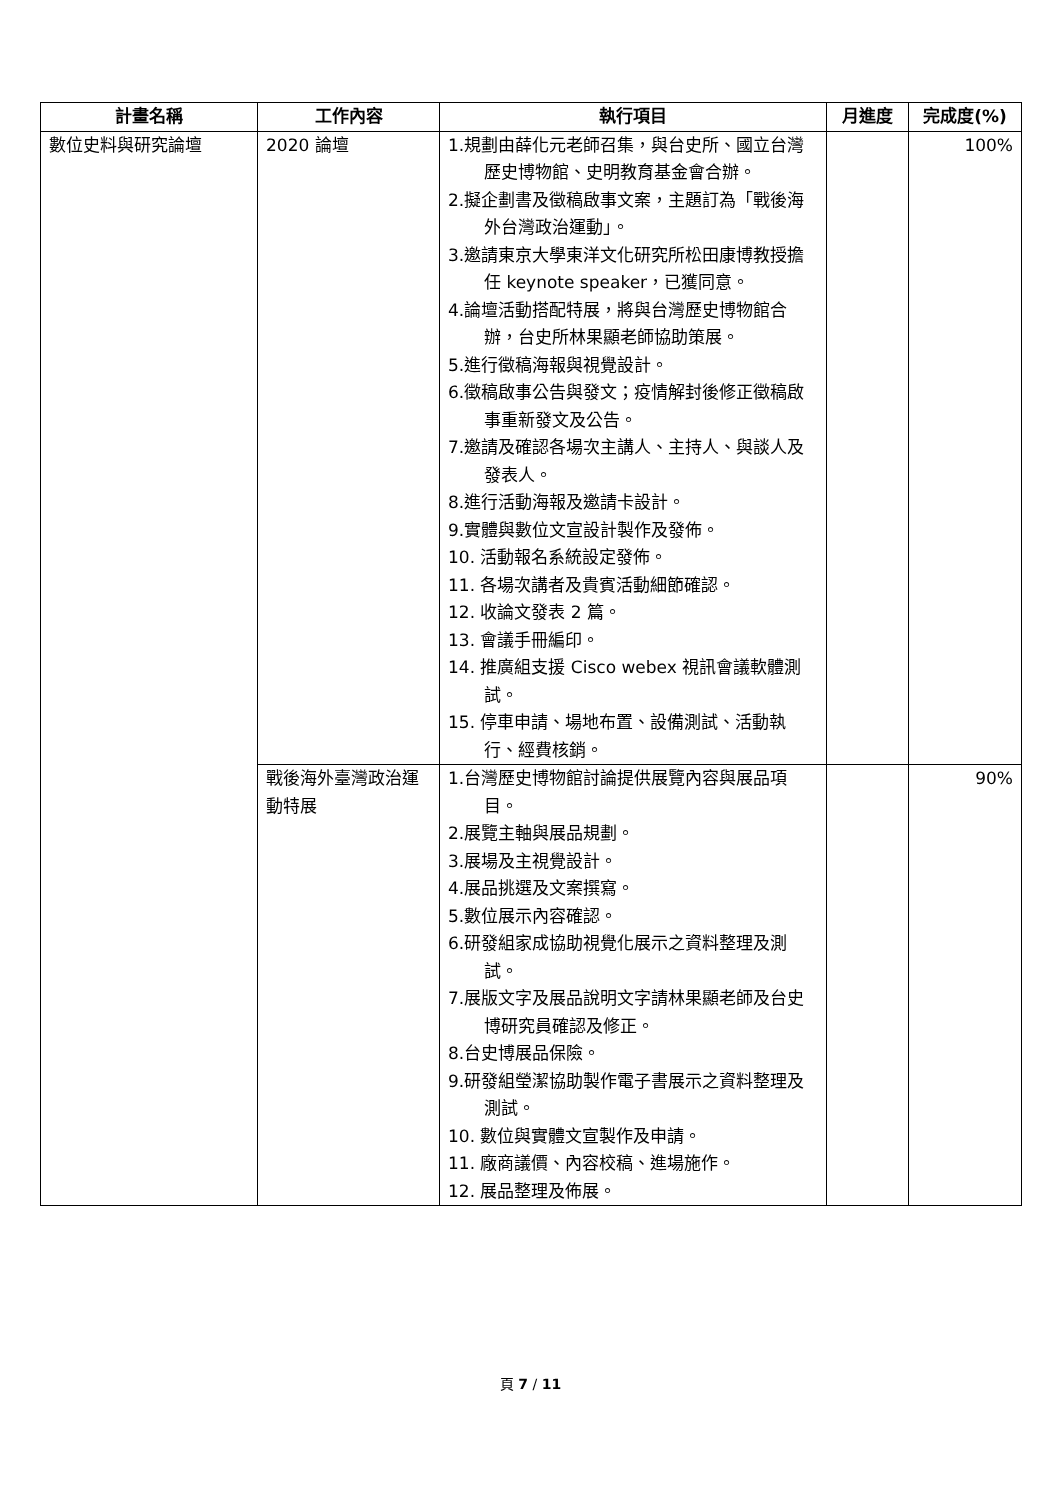| 計畫名稱 | 工作內容 | 執行項目 | 月進度 | 完成度(%) |
| --- | --- | --- | --- | --- |
| 數位史料與研究論壇 | 2020 論壇 | 1.規劃由薛化元老師召集，與台史所、國立台灣歷史博物館、史明教育基金會合辦。 2.擬企劃書及徵稿啟事文案，主題訂為「戰後海外台灣政治運動」。 3.邀請東京大學東洋文化研究所松田康博教授擔任 keynote speaker，已獲同意。 4.論壇活動搭配特展，將與台灣歷史博物館合辦，台史所林果顯老師協助策展。 5.進行徵稿海報與視覺設計。 6.徵稿啟事公告與發文；疫情解封後修正徵稿啟事重新發文及公告。 7.邀請及確認各場次主講人、主持人、與談人及發表人。 8.進行活動海報及邀請卡設計。 9.實體與數位文宣設計製作及發佈。 10. 活動報名系統設定發佈。 11. 各場次講者及貴賓活動細節確認。 12. 收論文發表 2 篇。 13. 會議手冊編印。 14. 推廣組支援 Cisco webex 視訊會議軟體測試。 15. 停車申請、場地布置、設備測試、活動執行、經費核銷。 | | 100% |
| | 戰後海外臺灣政治運動特展 | 1.台灣歷史博物館討論提供展覽內容與展品項目。 2.展覽主軸與展品規劃。 3.展場及主視覺設計。 4.展品挑選及文案撰寫。 5.數位展示內容確認。 6.研發組家成協助視覺化展示之資料整理及測試。 7.展版文字及展品說明文字請林果顯老師及台史博研究員確認及修正。 8.台史博展品保險。 9.研發組瑩潔協助製作電子書展示之資料整理及測試。 10. 數位與實體文宣製作及申請。 11. 廠商議價、內容校稿、進場施作。 12. 展品整理及佈展。 | | 90% |
頁 7 / 11